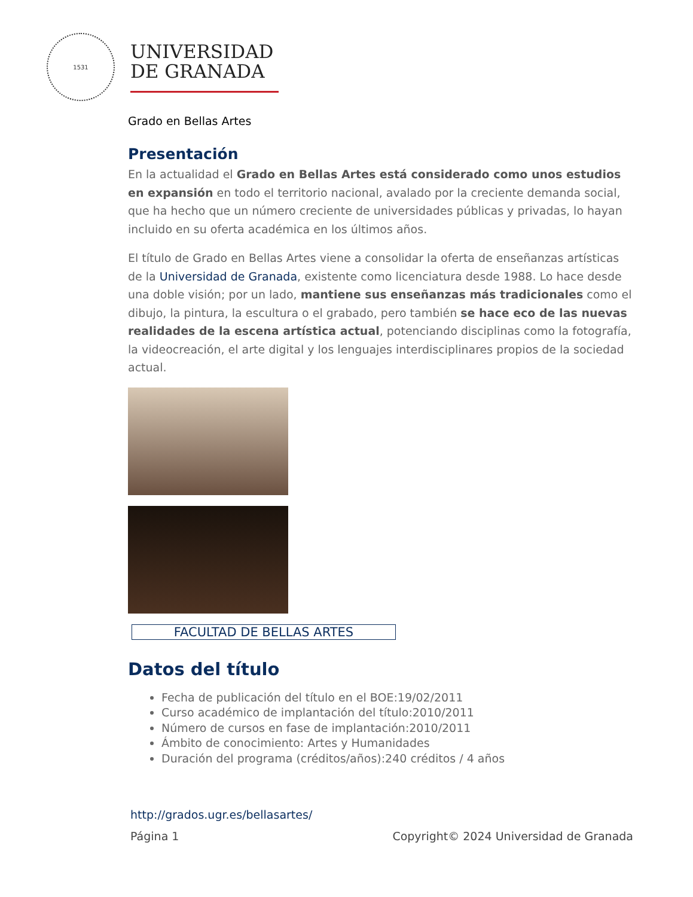1531
UNIVERSIDAD
DE GRANADA
Grado en Bellas Artes
Presentación
En la actualidad el Grado en Bellas Artes está considerado como unos estudios en expansión en todo el territorio nacional, avalado por la creciente demanda social, que ha hecho que un número creciente de universidades públicas y privadas, lo hayan incluido en su oferta académica en los últimos años.
El título de Grado en Bellas Artes viene a consolidar la oferta de enseñanzas artísticas de la Universidad de Granada, existente como licenciatura desde 1988. Lo hace desde una doble visión; por un lado, mantiene sus enseñanzas más tradicionales como el dibujo, la pintura, la escultura o el grabado, pero también se hace eco de las nuevas realidades de la escena artística actual, potenciando disciplinas como la fotografía, la videocreación, el arte digital y los lenguajes interdisciplinares propios de la sociedad actual.
FACULTAD DE BELLAS ARTES
Datos del título
Fecha de publicación del título en el BOE:19/02/2011
Curso académico de implantación del título:2010/2011
Número de cursos en fase de implantación:2010/2011
Ámbito de conocimiento: Artes y Humanidades
Duración del programa (créditos/años):240 créditos / 4 años
http://grados.ugr.es/bellasartes/
Página 1 Copyright© 2024 Universidad de Granada